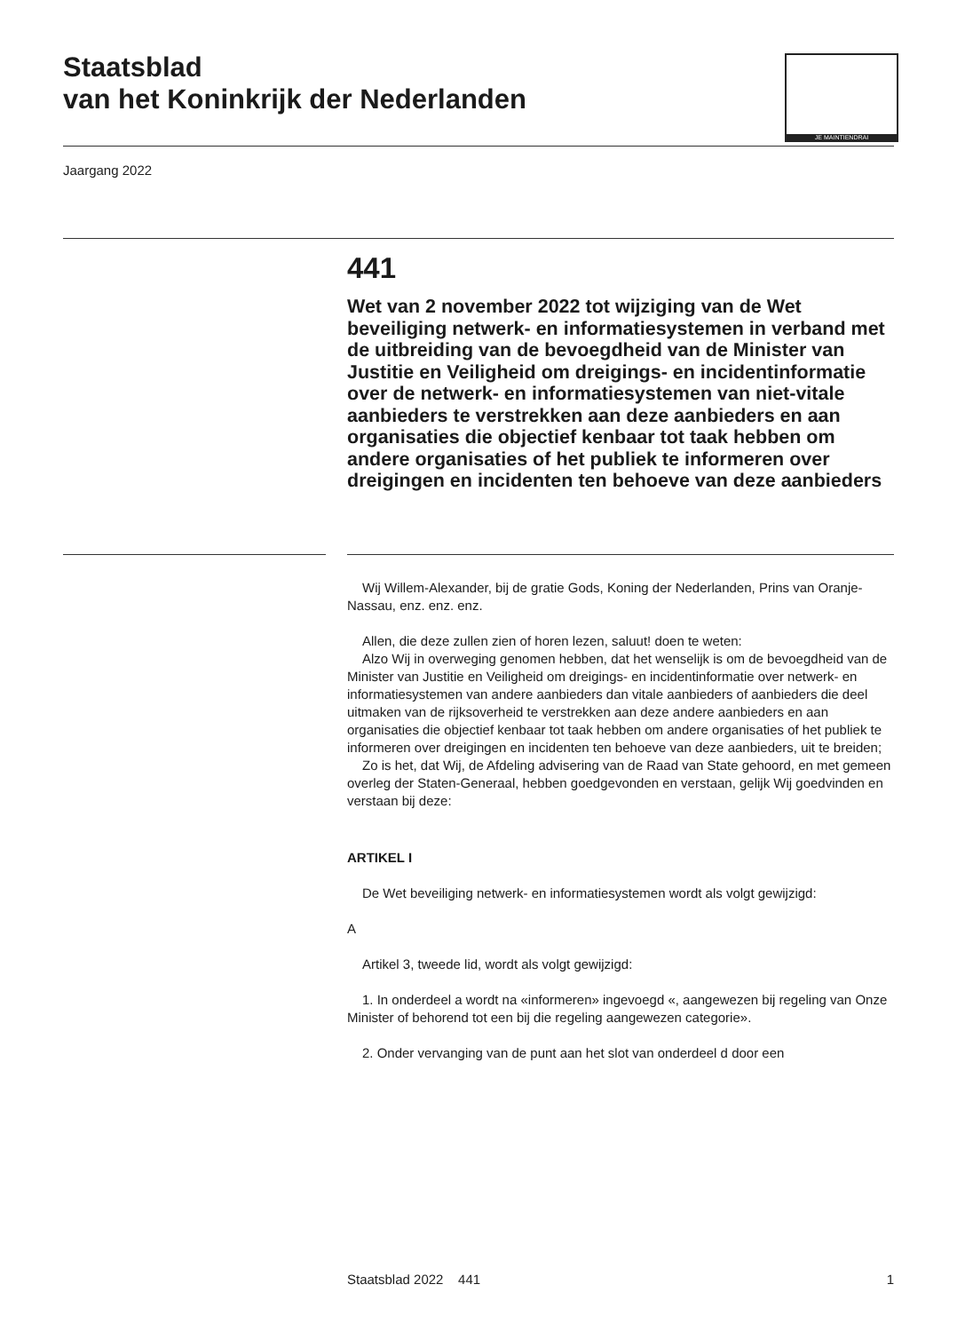Staatsblad
van het Koninkrijk der Nederlanden
JE MAINTIENDRAI
Jaargang 2022
441
Wet van 2 november 2022 tot wijziging van de Wet beveiliging netwerk- en informatiesystemen in verband met de uitbreiding van de bevoegdheid van de Minister van Justitie en Veiligheid om dreigings- en incidentinformatie over de netwerk- en informatiesystemen van niet-vitale aanbieders te verstrekken aan deze aanbieders en aan organisaties die objectief kenbaar tot taak hebben om andere organisaties of het publiek te informeren over dreigingen en incidenten ten behoeve van deze aanbieders
Wij Willem-Alexander, bij de gratie Gods, Koning der Nederlanden, Prins van Oranje-Nassau, enz. enz. enz.
Allen, die deze zullen zien of horen lezen, saluut! doen te weten:
Alzo Wij in overweging genomen hebben, dat het wenselijk is om de bevoegdheid van de Minister van Justitie en Veiligheid om dreigings- en incidentinformatie over netwerk- en informatiesystemen van andere aanbieders dan vitale aanbieders of aanbieders die deel uitmaken van de rijksoverheid te verstrekken aan deze andere aanbieders en aan organisaties die objectief kenbaar tot taak hebben om andere organisaties of het publiek te informeren over dreigingen en incidenten ten behoeve van deze aanbieders, uit te breiden;
Zo is het, dat Wij, de Afdeling advisering van de Raad van State gehoord, en met gemeen overleg der Staten-Generaal, hebben goedgevonden en verstaan, gelijk Wij goedvinden en verstaan bij deze:
ARTIKEL I
De Wet beveiliging netwerk- en informatiesystemen wordt als volgt gewijzigd:
A
Artikel 3, tweede lid, wordt als volgt gewijzigd:
1. In onderdeel a wordt na «informeren» ingevoegd «, aangewezen bij regeling van Onze Minister of behorend tot een bij die regeling aangewezen categorie».
2. Onder vervanging van de punt aan het slot van onderdeel d door een
Staatsblad 2022 441 1